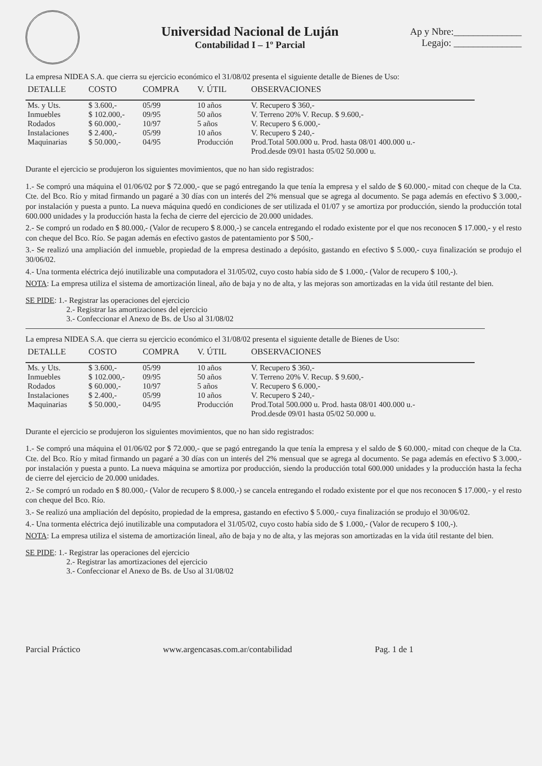Universidad Nacional de Luján
Contabilidad I – 1º Parcial
Ap y Nbre:______________
Legajo: ______________
La empresa NIDEA S.A. que cierra su ejercicio económico el 31/08/02 presenta el siguiente detalle de Bienes de Uso:
| DETALLE | COSTO | COMPRA | V. ÚTIL | OBSERVACIONES |
| --- | --- | --- | --- | --- |
| Ms. y Uts. | $ 3.600,- | 05/99 | 10 años | V. Recupero $ 360,- |
| Inmuebles | $ 102.000,- | 09/95 | 50 años | V. Terreno 20% V. Recup. $ 9.600,- |
| Rodados | $ 60.000,- | 10/97 | 5 años | V. Recupero $ 6.000,- |
| Instalaciones | $ 2.400,- | 05/99 | 10 años | V. Recupero $ 240,- |
| Maquinarias | $ 50.000,- | 04/95 | Producción | Prod.Total 500.000 u. Prod. hasta 08/01 400.000 u.- Prod.desde 09/01 hasta 05/02 50.000 u. |
Durante el ejercicio se produjeron los siguientes movimientos, que no han sido registrados:
1.- Se compró una máquina el 01/06/02 por $ 72.000,- que se pagó entregando la que tenía la empresa y el saldo de $ 60.000,- mitad con cheque de la Cta. Cte. del Bco. Río y mitad firmando un pagaré a 30 días con un interés del 2% mensual que se agrega al documento. Se paga además en efectivo $ 3.000,- por instalación y puesta a punto. La nueva máquina quedó en condiciones de ser utilizada el 01/07 y se amortiza por producción, siendo la producción total 600.000 unidades y la producción hasta la fecha de cierre del ejercicio de 20.000 unidades.
2.- Se compró un rodado en $ 80.000,- (Valor de recupero $ 8.000,-) se cancela entregando el rodado existente por el que nos reconocen $ 17.000,- y el resto con cheque del Bco. Río. Se pagan además en efectivo gastos de patentamiento por $ 500,-
3.- Se realizó una ampliación del inmueble, propiedad de la empresa destinado a depósito, gastando en efectivo $ 5.000,- cuya finalización se produjo el 30/06/02.
4.- Una tormenta eléctrica dejó inutilizable una computadora el 31/05/02, cuyo costo había sido de $ 1.000,- (Valor de recupero $ 100,-).
NOTA: La empresa utiliza el sistema de amortización lineal, año de baja y no de alta, y las mejoras son amortizadas en la vida útil restante del bien.
SE PIDE: 1.- Registrar las operaciones del ejercicio
2.- Registrar las amortizaciones del ejercicio
3.- Confeccionar el Anexo de Bs. de Uso al 31/08/02
La empresa NIDEA S.A. que cierra su ejercicio económico el 31/08/02 presenta el siguiente detalle de Bienes de Uso:
| DETALLE | COSTO | COMPRA | V. ÚTIL | OBSERVACIONES |
| --- | --- | --- | --- | --- |
| Ms. y Uts. | $ 3.600,- | 05/99 | 10 años | V. Recupero $ 360,- |
| Inmuebles | $ 102.000,- | 09/95 | 50 años | V. Terreno 20% V. Recup. $ 9.600,- |
| Rodados | $ 60.000,- | 10/97 | 5 años | V. Recupero $ 6.000,- |
| Instalaciones | $ 2.400,- | 05/99 | 10 años | V. Recupero $ 240,- |
| Maquinarias | $ 50.000,- | 04/95 | Producción | Prod.Total 500.000 u. Prod. hasta 08/01 400.000 u.- Prod.desde 09/01 hasta 05/02 50.000 u. |
Durante el ejercicio se produjeron los siguientes movimientos, que no han sido registrados:
1.- Se compró una máquina el 01/06/02 por $ 72.000,- que se pagó entregando la que tenía la empresa y el saldo de $ 60.000,- mitad con cheque de la Cta. Cte. del Bco. Río y mitad firmando un pagaré a 30 días con un interés del 2% mensual que se agrega al documento. Se paga además en efectivo $ 3.000,- por instalación y puesta a punto. La nueva máquina se amortiza por producción, siendo la producción total 600.000 unidades y la producción hasta la fecha de cierre del ejercicio de 20.000 unidades.
2.- Se compró un rodado en $ 80.000,- (Valor de recupero $ 8.000,-) se cancela entregando el rodado existente por el que nos reconocen $ 17.000,- y el resto con cheque del Bco. Río.
3.- Se realizó una ampliación del depósito, propiedad de la empresa, gastando en efectivo $ 5.000,- cuya finalización se produjo el 30/06/02.
4.- Una tormenta eléctrica dejó inutilizable una computadora el 31/05/02, cuyo costo había sido de $ 1.000,- (Valor de recupero $ 100,-).
NOTA: La empresa utiliza el sistema de amortización lineal, año de baja y no de alta, y las mejoras son amortizadas en la vida útil restante del bien.
SE PIDE: 1.- Registrar las operaciones del ejercicio
2.- Registrar las amortizaciones del ejercicio
3.- Confeccionar el Anexo de Bs. de Uso al 31/08/02
Parcial Práctico www.argencasas.com.ar/contabilidad Pag. 1 de 1